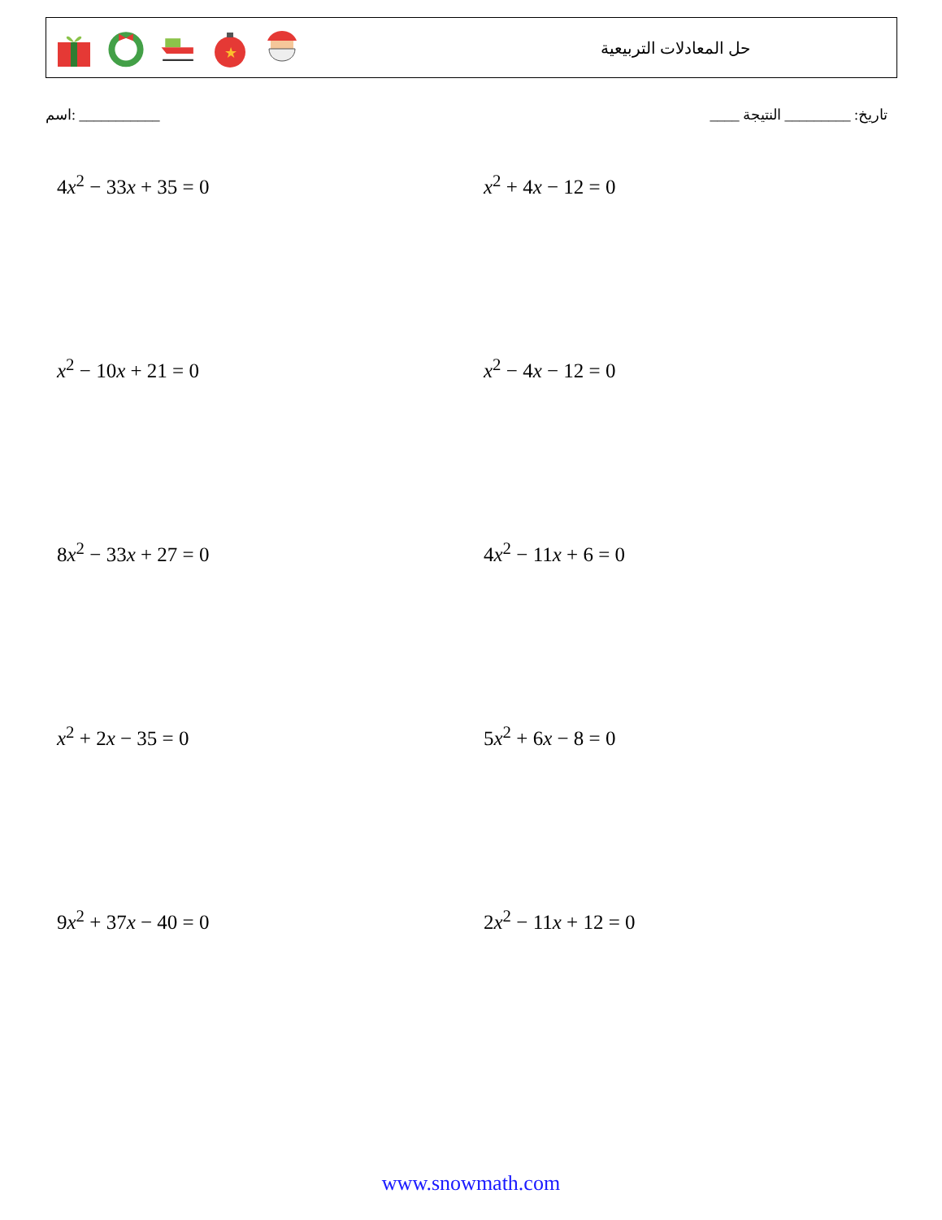★
حل المعادلات التربيعية
اسم: ___________ تاريخ: _________ النتيجة ____
4x<sup>2</sup> − 33x + 35 = 0
x<sup>2</sup> + 4x − 12 = 0
x<sup>2</sup> − 10x + 21 = 0
x<sup>2</sup> − 4x − 12 = 0
8x<sup>2</sup> − 33x + 27 = 0
4x<sup>2</sup> − 11x + 6 = 0
x<sup>2</sup> + 2x − 35 = 0
5x<sup>2</sup> + 6x − 8 = 0
9x<sup>2</sup> + 37x − 40 = 0
2x<sup>2</sup> − 11x + 12 = 0
www.snowmath.com